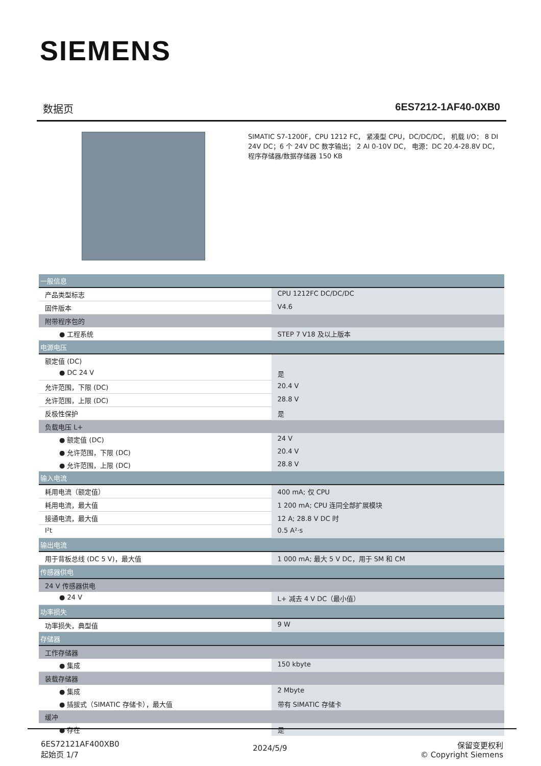SIEMENS
数据页 6ES7212-1AF40-0XB0
SIMATIC S7-1200F，CPU 1212 FC， 紧凑型 CPU，DC/DC/DC， 机载 I/O： 8 DI 24V DC；6 个 24V DC 数字输出； 2 AI 0-10V DC， 电源：DC 20.4-28.8V DC， 程序存储器/数据存储器 150 KB
| 一般信息 | |
| 产品类型标志 | CPU 1212FC DC/DC/DC |
| 固件版本 | V4.6 |
| 附带程序包的 | |
| ● 工程系统 | STEP 7 V18 及以上版本 |
| 电源电压 | |
| 额定值 (DC) | |
| ● DC 24 V | 是 |
| 允许范围，下限 (DC) | 20.4 V |
| 允许范围，上限 (DC) | 28.8 V |
| 反极性保护 | 是 |
| 负载电压 L+ | |
| ● 额定值 (DC) | 24 V |
| ● 允许范围，下限 (DC) | 20.4 V |
| ● 允许范围，上限 (DC) | 28.8 V |
| 输入电流 | |
| 耗用电流（额定值） | 400 mA; 仅 CPU |
| 耗用电流，最大值 | 1 200 mA; CPU 连同全部扩展模块 |
| 接通电流，最大值 | 12 A; 28.8 V DC 时 |
| I²t | 0.5 A²·s |
| 输出电流 | |
| 用于背板总线 (DC 5 V)，最大值 | 1 000 mA; 最大 5 V DC，用于 SM 和 CM |
| 传感器供电 | |
| 24 V 传感器供电 | |
| ● 24 V | L+ 减去 4 V DC（最小值） |
| 功率损失 | |
| 功率损失，典型值 | 9 W |
| 存储器 | |
| 工作存储器 | |
| ● 集成 | 150 kbyte |
| 装载存储器 | |
| ● 集成 | 2 Mbyte |
| ● 插拔式（SIMATIC 存储卡），最大值 | 带有 SIMATIC 存储卡 |
| 缓冲 | |
| ● 存在 | 是 |
6ES72121AF400XB0
起始页 1/7
2024/5/9
保留变更权利
© Copyright Siemens